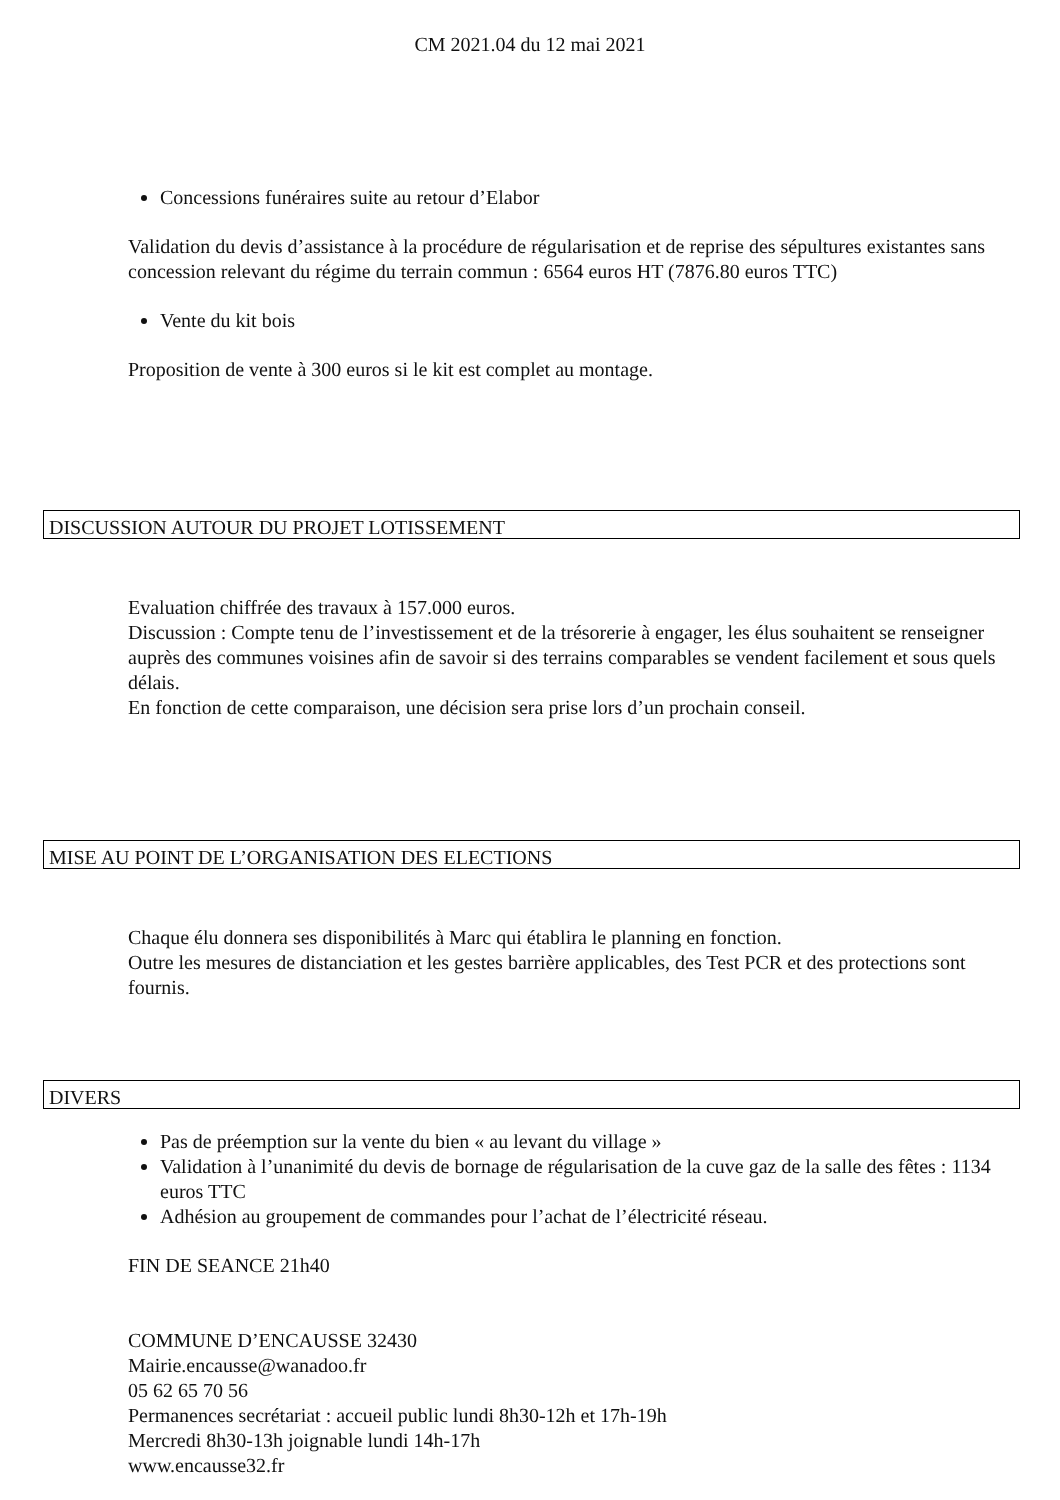CM 2021.04 du 12 mai 2021
Concessions funéraires suite au retour d’Elabor
Validation du devis d’assistance à la procédure de régularisation et de reprise des sépultures existantes sans concession relevant du régime du terrain commun : 6564 euros HT (7876.80 euros TTC)
Vente du kit bois
Proposition de vente à 300 euros si le kit est complet au montage.
DISCUSSION AUTOUR DU PROJET LOTISSEMENT
Evaluation chiffrée des travaux à 157.000 euros.
Discussion : Compte tenu de l’investissement et de la trésorerie à engager, les élus souhaitent se renseigner auprès des communes voisines afin de savoir si des terrains comparables se vendent facilement et sous quels délais.
En fonction de cette comparaison, une décision sera prise lors d’un prochain conseil.
MISE AU POINT DE L’ORGANISATION DES ELECTIONS
Chaque élu donnera ses disponibilités à Marc qui établira le planning en fonction.
Outre les mesures de distanciation et les gestes barrière applicables, des Test PCR et des protections sont fournis.
DIVERS
Pas de préemption sur la vente du bien « au levant du village »
Validation à l’unanimité du devis de bornage de régularisation de la cuve gaz de la salle des fêtes : 1134 euros TTC
Adhésion au groupement de commandes pour l’achat de l’électricité réseau.
FIN DE SEANCE 21h40
COMMUNE D’ENCAUSSE 32430
Mairie.encausse@wanadoo.fr
05 62 65 70 56
Permanences secrétariat : accueil public lundi 8h30-12h et 17h-19h
Mercredi 8h30-13h joignable lundi 14h-17h
www.encausse32.fr